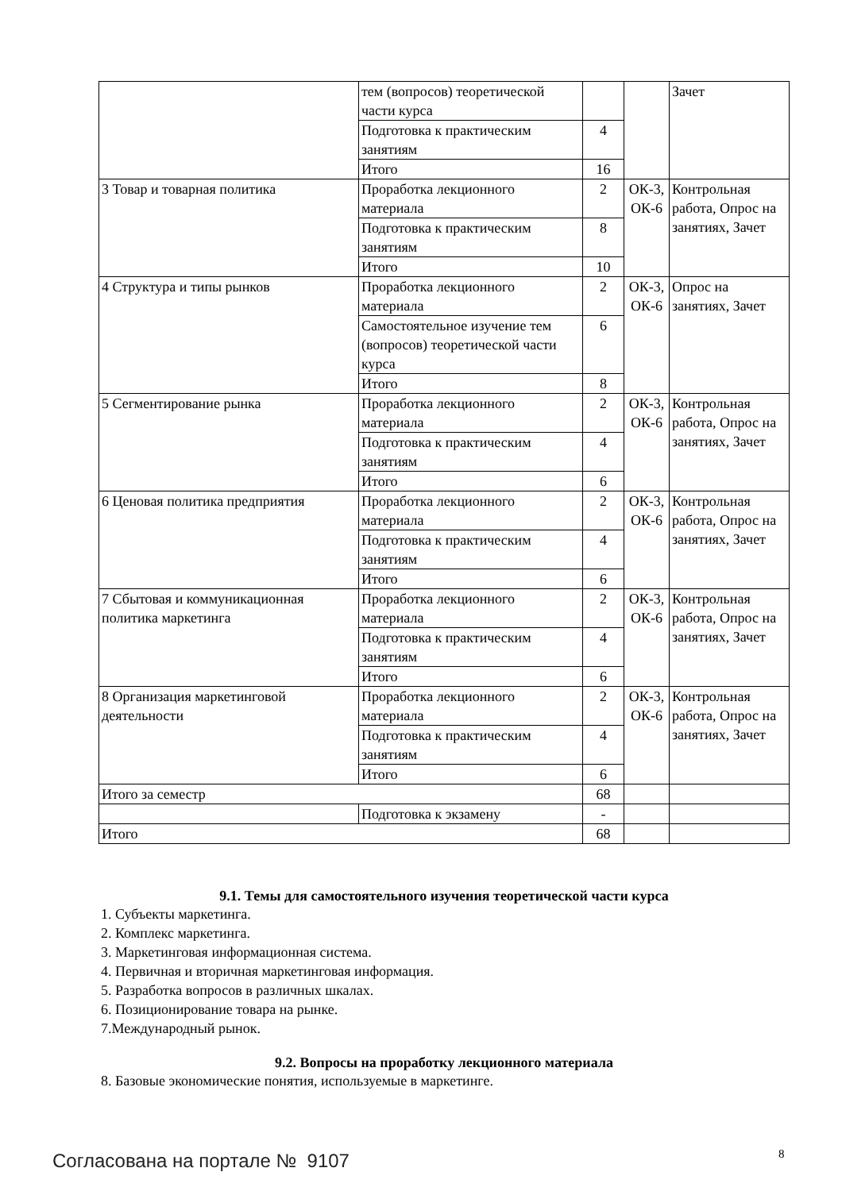| | тем (вопросов) теоретической части курса | | | Зачет |
| | Подготовка к практическим занятиям | 4 | | |
| | Итого | 16 | | |
| 3 Товар и товарная политика | Проработка лекционного материала | 2 | ОК-3, ОК-6 | Контрольная работа, Опрос на занятиях, Зачет |
| | Подготовка к практическим занятиям | 8 | | |
| | Итого | 10 | | |
| 4 Структура и типы рынков | Проработка лекционного материала | 2 | ОК-3, ОК-6 | Опрос на занятиях, Зачет |
| | Самостоятельное изучение тем (вопросов) теоретической части курса | 6 | | |
| | Итого | 8 | | |
| 5 Сегментирование рынка | Проработка лекционного материала | 2 | ОК-3, ОК-6 | Контрольная работа, Опрос на занятиях, Зачет |
| | Подготовка к практическим занятиям | 4 | | |
| | Итого | 6 | | |
| 6 Ценовая политика предприятия | Проработка лекционного материала | 2 | ОК-3, ОК-6 | Контрольная работа, Опрос на занятиях, Зачет |
| | Подготовка к практическим занятиям | 4 | | |
| | Итого | 6 | | |
| 7 Сбытовая и коммуникационная политика маркетинга | Проработка лекционного материала | 2 | ОК-3, ОК-6 | Контрольная работа, Опрос на занятиях, Зачет |
| | Подготовка к практическим занятиям | 4 | | |
| | Итого | 6 | | |
| 8 Организация маркетинговой деятельности | Проработка лекционного материала | 2 | ОК-3, ОК-6 | Контрольная работа, Опрос на занятиях, Зачет |
| | Подготовка к практическим занятиям | 4 | | |
| | Итого | 6 | | |
| Итого за семестр | | 68 | | |
| | Подготовка к экзамену | - | | |
| Итого | | 68 | | |
9.1. Темы для самостоятельного изучения теоретической части курса
1. Субъекты маркетинга.
2. Комплекс маркетинга.
3. Маркетинговая информационная система.
4. Первичная и вторичная маркетинговая информация.
5. Разработка вопросов в различных шкалах.
6. Позиционирование товара на рынке.
7.Международный рынок.
9.2. Вопросы на проработку лекционного материала
8. Базовые экономические понятия, используемые в маркетинге.
8
Согласована на портале № 9107